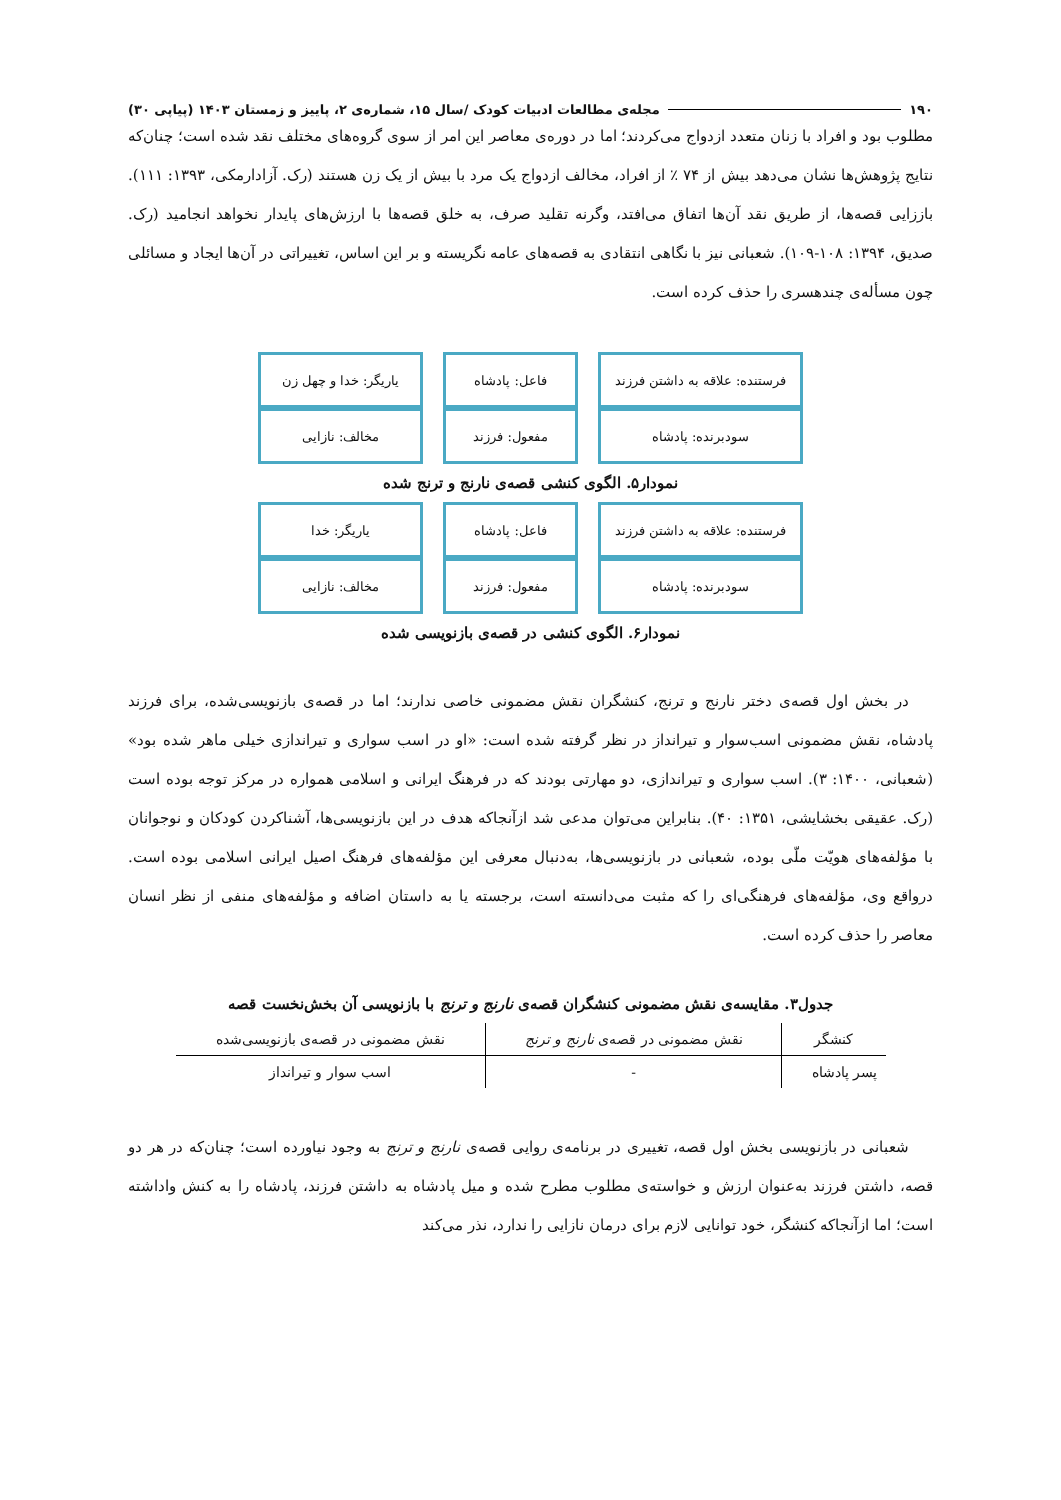۱۹۰ مجله‌ی مطالعات ادبیات کودک /سال ۱۵، شماره‌ی ۲، پاییز و زمستان ۱۴۰۳ (پیاپی ۳۰)
مطلوب بود و افراد با زنان متعدد ازدواج می‌کردند؛ اما در دوره‌ی معاصر این امر از سوی گروه‌های مختلف نقد شده است؛ چنان‌که نتایج پژوهش‌ها نشان می‌دهد بیش از ۷۴ ٪ از افراد، مخالف ازدواج یک مرد با بیش از یک زن هستند (رک. آزادارمکی، ۱۳۹۳: ۱۱۱). باززایی قصه‌ها، از طریق نقد آن‌ها اتفاق می‌افتد، وگرنه تقلید صرف، به خلق قصه‌ها با ارزش‌های پایدار نخواهد انجامید (رک. صدیق، ۱۳۹۴: ۱۰۸-۱۰۹). شعبانی نیز با نگاهی انتقادی به قصه‌های عامه نگریسته و بر این اساس، تغییراتی در آن‌ها ایجاد و مسائلی چون مسأله‌ی چندهسری را حذف کرده است.
فرستنده: علاقه به داشتن فرزند
سودبرنده: پادشاه
فاعل: پادشاه
مفعول: فرزند
یاریگر: خدا و چهل زن
مخالف: نازایی
نمودار۵. الگوی کنشی قصه‌ی نارنج و ترنج شده
فرستنده: علاقه به داشتن فرزند
سودبرنده: پادشاه
فاعل: پادشاه
مفعول: فرزند
یاریگر: خدا
مخالف: نازایی
نمودار۶. الگوی کنشی در قصه‌ی بازنویسی شده
در بخش اول قصه‌ی دختر نارنج و ترنج، کنشگران نقش مضمونی خاصی ندارند؛ اما در قصه‌ی بازنویسی‌شده، برای فرزند پادشاه، نقش مضمونی اسب‌سوار و تیرانداز در نظر گرفته شده است: «او در اسب سواری و تیراندازی خیلی ماهر شده بود» (شعبانی، ۱۴۰۰: ۳). اسب سواری و تیراندازی، دو مهارتی بودند که در فرهنگ ایرانی و اسلامی همواره در مرکز توجه بوده است (رک. عقیقی بخشایشی، ۱۳۵۱: ۴۰). بنابراین می‌توان مدعی شد ازآنجاکه هدف در این بازنویسی‌ها، آشناکردن کودکان و نوجوانان با مؤلفه‌های هویّت ملّی بوده، شعبانی در بازنویسی‌ها، به‌دنبال معرفی این مؤلفه‌های فرهنگ اصیل ایرانی اسلامی بوده است. درواقع وی، مؤلفه‌های فرهنگی‌ای را که مثبت می‌دانسته است، برجسته یا به داستان اضافه و مؤلفه‌های منفی از نظر انسان معاصر را حذف کرده است.
جدول۳. مقایسه‌ی نقش مضمونی کنشگران قصه‌ی نارنج و ترنج با بازنویسی آن بخش‌نخست قصه
| کنشگر | نقش مضمونی در قصه‌ی نارنج و ترنج | نقش مضمونی در قصه‌ی بازنویسی‌شده |
| --- | --- | --- |
| پسر پادشاه | - | اسب سوار و تیرانداز |
شعبانی در بازنویسی بخش اول قصه، تغییری در برنامه‌ی روایی قصه‌ی نارنج و ترنج به وجود نیاورده است؛ چنان‌که در هر دو قصه، داشتن فرزند به‌عنوان ارزش و خواسته‌ی مطلوب مطرح شده و میل پادشاه به داشتن فرزند، پادشاه را به کنش واداشته است؛ اما ازآنجاکه کنشگر، خود توانایی لازم برای درمان نازایی را ندارد، نذر می‌کند